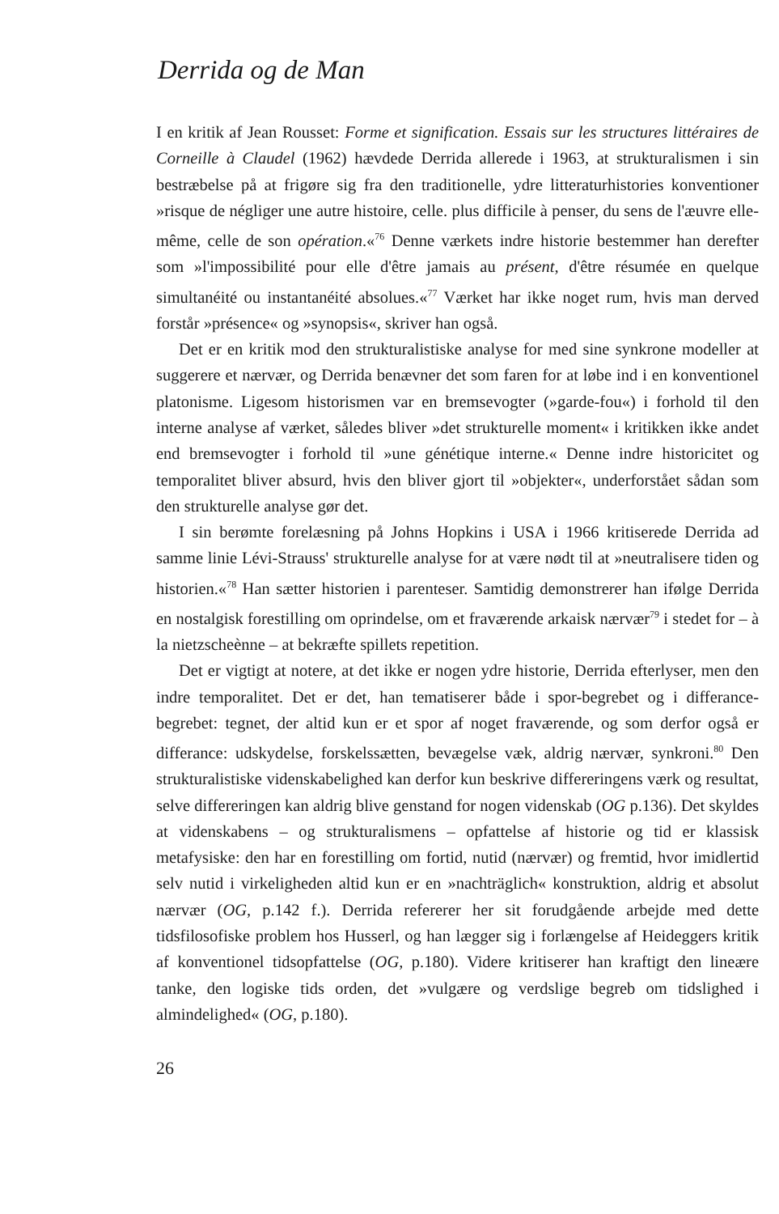Derrida og de Man
I en kritik af Jean Rousset: Forme et signification. Essais sur les structures littéraires de Corneille à Claudel (1962) hævdede Derrida allerede i 1963, at strukturalismen i sin bestræbelse på at frigøre sig fra den traditionelle, ydre litteraturhistories konventioner »risque de négliger une autre histoire, celle. plus difficile à penser, du sens de l'æuvre elle-même, celle de son opération.«<sup>76</sup> Denne værkets indre historie bestemmer han derefter som »l'impossibilité pour elle d'être jamais au présent, d'être résumée en quelque simultanéité ou instantanéité absolues.«<sup>77</sup> Værket har ikke noget rum, hvis man derved forstår »présence« og »synopsis«, skriver han også.
Det er en kritik mod den strukturalistiske analyse for med sine synkrone modeller at suggerere et nærvær, og Derrida benævner det som faren for at løbe ind i en konventionel platonisme. Ligesom historismen var en bremsevogter (»garde-fou«) i forhold til den interne analyse af værket, således bliver »det strukturelle moment« i kritikken ikke andet end bremsevogter i forhold til »une génétique interne.« Denne indre historicitet og temporalitet bliver absurd, hvis den bliver gjort til »objekter«, underforstået sådan som den strukturelle analyse gør det.
I sin berømte forelæsning på Johns Hopkins i USA i 1966 kritiserede Derrida ad samme linie Lévi-Strauss' strukturelle analyse for at være nødt til at »neutralisere tiden og historien.«<sup>78</sup> Han sætter historien i parenteser. Samtidig demonstrerer han ifølge Derrida en nostalgisk forestilling om oprindelse, om et fraværende arkaisk nærvær<sup>79</sup> i stedet for – à la nietzscheènne – at bekræfte spillets repetition.
Det er vigtigt at notere, at det ikke er nogen ydre historie, Derrida efterlyser, men den indre temporalitet. Det er det, han tematiserer både i spor-begrebet og i differance-begrebet: tegnet, der altid kun er et spor af noget fraværende, og som derfor også er differance: udskydelse, forskelssætten, bevægelse væk, aldrig nærvær, synkroni.<sup>80</sup> Den strukturalistiske videnskabelighed kan derfor kun beskrive differeringens værk og resultat, selve differeringen kan aldrig blive genstand for nogen videnskab (OG p.136). Det skyldes at videnskabens – og strukturalismens – opfattelse af historie og tid er klassisk metafysiske: den har en forestilling om fortid, nutid (nærvær) og fremtid, hvor imidlertid selv nutid i virkeligheden altid kun er en »nachträglich« konstruktion, aldrig et absolut nærvær (OG, p.142 f.). Derrida refererer her sit forudgående arbejde med dette tidsfilosofiske problem hos Husserl, og han lægger sig i forlængelse af Heideggers kritik af konventionel tidsopfattelse (OG, p.180). Videre kritiserer han kraftigt den lineære tanke, den logiske tids orden, det »vulgære og verdslige begreb om tidslighed i almindelighed« (OG, p.180).
26